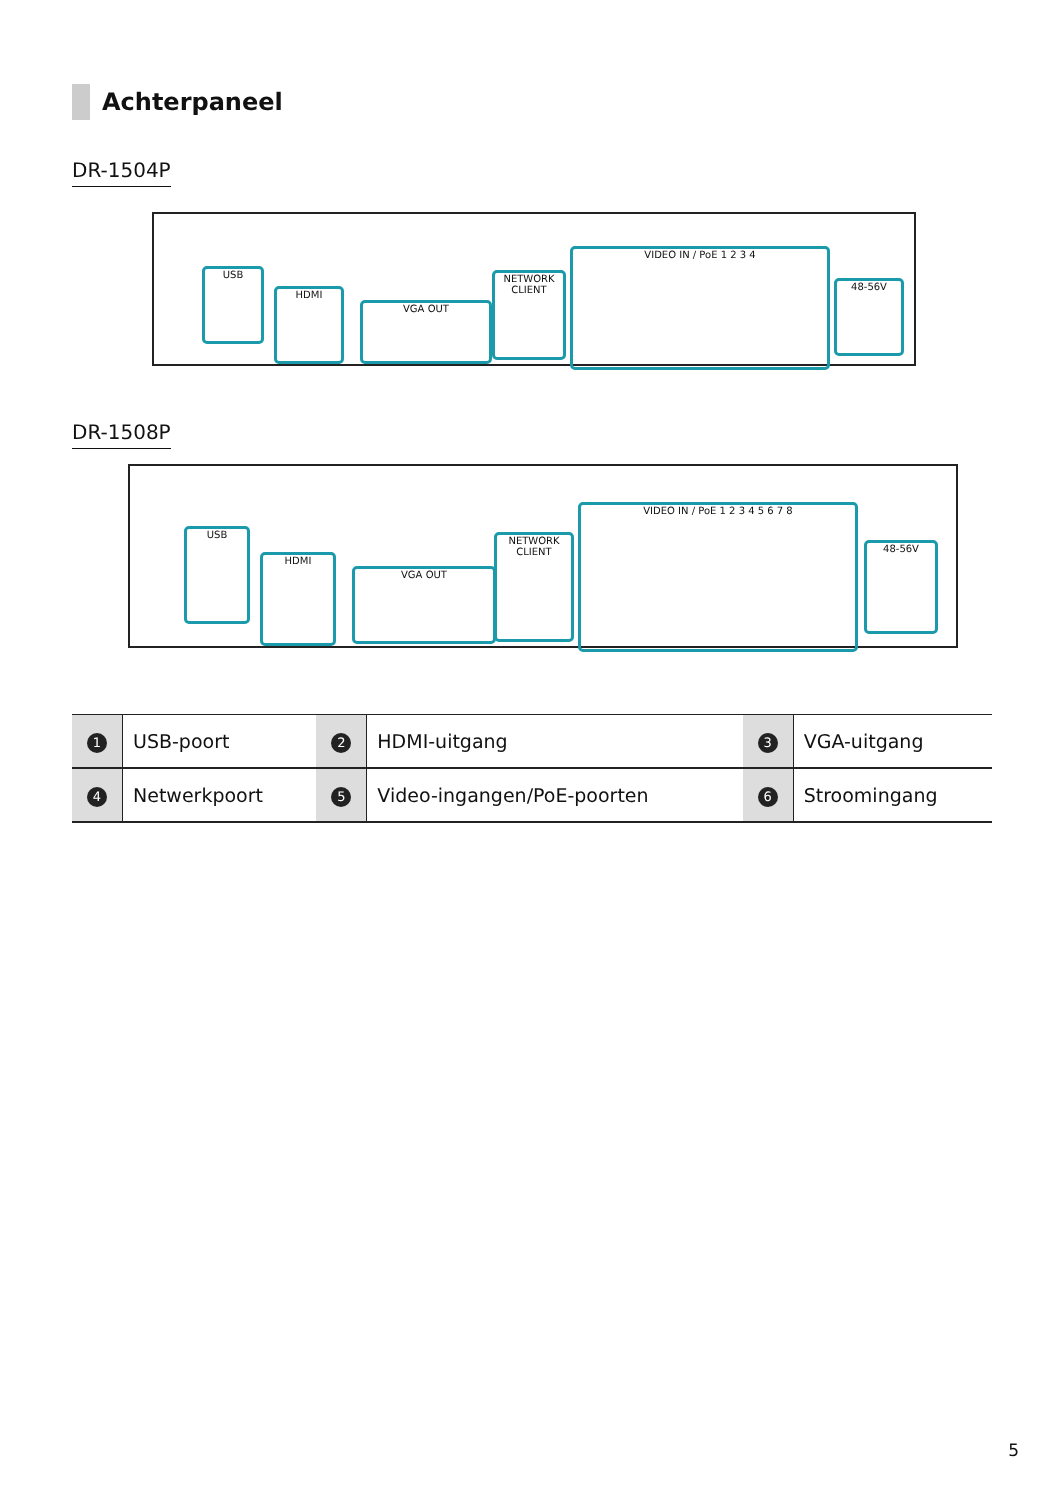Achterpaneel
DR-1504P
USB
HDMI
VGA OUT
NETWORK CLIENT
VIDEO IN / PoE 1 2 3 4
48-56V
DR-1508P
USB
HDMI
VGA OUT
NETWORK CLIENT
VIDEO IN / PoE 1 2 3 4 5 6 7 8
48-56V
| 1 | USB-poort | 2 | HDMI-uitgang | 3 | VGA-uitgang |
| 4 | Netwerkpoort | 5 | Video-ingangen/PoE-poorten | 6 | Stroomingang |
5